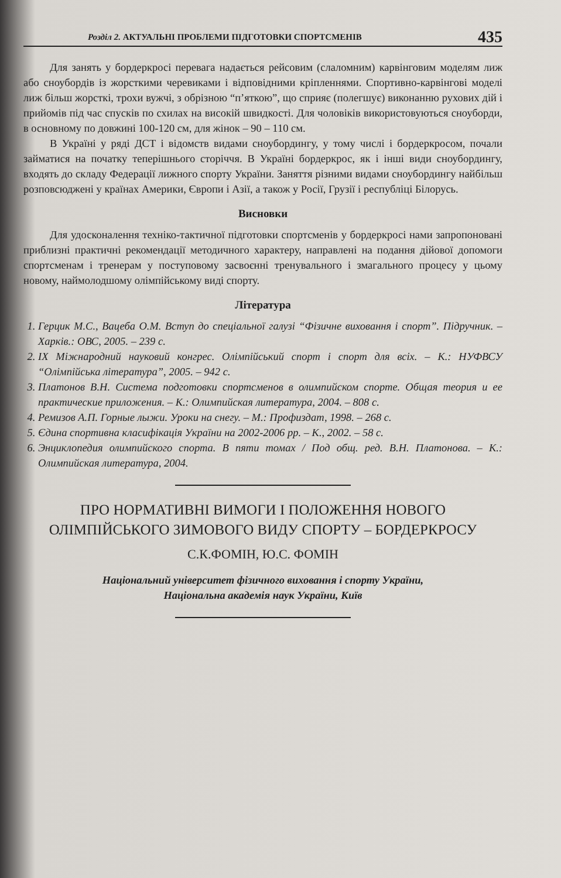Розділ 2. АКТУАЛЬНІ ПРОБЛЕМИ ПІДГОТОВКИ СПОРТСМЕНІВ 435
Для занять у бордеркросі перевага надається рейсовим (слаломним) карвінговим моделям лиж або сноубордів із жорсткими черевиками і відповідними кріпленнями. Спортивно-карвінгові моделі лиж більш жорсткі, трохи вужчі, з обрізною “п’яткою”, що сприяє (полегшує) виконанню рухових дій і прийомів під час спусків по схилах на високій швидкості. Для чоловіків використовуються сноуборди, в основному по довжині 100-120 см, для жінок – 90 – 110 см.
В Україні у ряді ДСТ і відомств видами сноубордингу, у тому числі і бордеркросом, почали займатися на початку теперішнього сторіччя. В Україні бордеркрос, як і інші види сноубордингу, входять до складу Федерації лижного спорту України. Заняття різними видами сноубордингу найбільш розповсюджені у країнах Америки, Європи і Азії, а також у Росії, Грузії і республіці Білорусь.
Висновки
Для удосконалення техніко-тактичної підготовки спортсменів у бордеркросі нами запропоновані приблизні практичні рекомендації методичного характеру, направлені на подання дійової допомоги спортсменам і тренерам у поступовому засвоєнні тренувального і змагального процесу у цьому новому, наймолодшому олімпійському виді спорту.
Література
1. Герцик М.С., Вацеба О.М. Вступ до спеціальної галузі “Фізичне виховання і спорт”. Підручник. – Харків.: ОВС, 2005. – 239 с.
2. IX Міжнародний науковий конгрес. Олімпійський спорт і спорт для всіх. – К.: НУФВСУ “Олімпійська література”, 2005. – 942 с.
3. Платонов В.Н. Система подготовки спортсменов в олимпийском спорте. Общая теория и ее практические приложения. – К.: Олимпийская литература, 2004. – 808 с.
4. Ремизов А.П. Горные лыжи. Уроки на снегу. – М.: Профиздат, 1998. – 268 с.
5. Єдина спортивна класифікація України на 2002-2006 рр. – К., 2002. – 58 с.
6. Энциклопедия олимпийского спорта. В пяти томах / Под общ. ред. В.Н. Платонова. – К.: Олимпийская литература, 2004.
ПРО НОРМАТИВНІ ВИМОГИ І ПОЛОЖЕННЯ НОВОГО ОЛІМПІЙСЬКОГО ЗИМОВОГО ВИДУ СПОРТУ – БОРДЕРКРОСУ
С.К.ФОМІН, Ю.С. ФОМІН
Національний університет фізичного виховання і спорту України,
Національна академія наук України, Київ